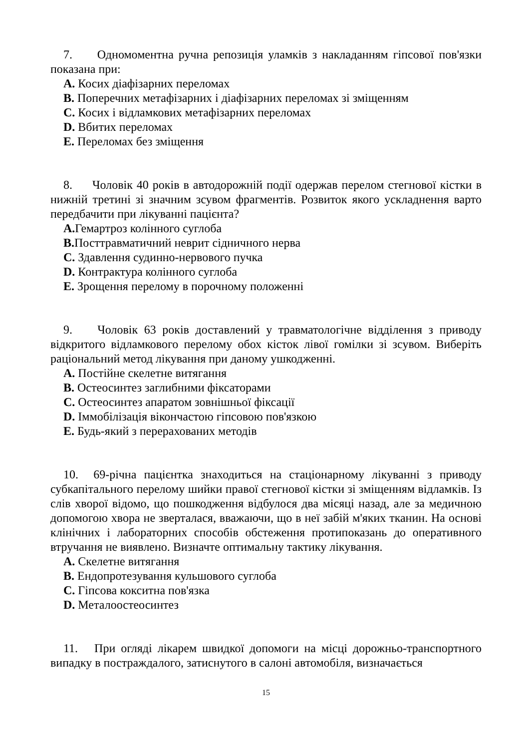7. Одномоментна ручна репозиція уламків з накладанням гіпсової пов'язки показана при:
A. Косих діафізарних переломах
B. Поперечних метафізарних і діафізарних переломах зі зміщенням
C. Косих і відламкових метафізарних переломах
D. Вбитих переломах
E. Переломах без зміщення
8. Чоловік 40 років в автодорожній події одержав перелом стегнової кістки в нижній третині зі значним зсувом фрагментів. Розвиток якого ускладнення варто передбачити при лікуванні пацієнта?
A. Гемартроз колінного суглоба
B. Посттравматичний неврит сідничного нерва
C. Здавлення судинно-нервового пучка
D. Контрактура колінного суглоба
E. Зрощення перелому в порочному положенні
9. Чоловік 63 років доставлений у травматологічне відділення з приводу відкритого відламкового перелому обох кісток лівої гомілки зі зсувом. Виберіть раціональний метод лікування при даному ушкодженні.
A. Постійне скелетне витягання
B. Остеосинтез заглибними фіксаторами
C. Остеосинтез апаратом зовнішньої фіксації
D. Іммобілізація вікончастою гіпсовою пов'язкою
E. Будь-який з перерахованих методів
10. 69-річна пацієнтка знаходиться на стаціонарному лікуванні з приводу субкапітального перелому шийки правої стегнової кістки зі зміщенням відламків. Із слів хворої відомо, що пошкодження відбулося два місяці назад, але за медичною допомогою хвора не зверталася, вважаючи, що в неї забій м'яких тканин. На основі клінічних і лабораторних способів обстеження протипоказань до оперативного втручання не виявлено. Визначте оптимальну тактику лікування.
A. Скелетне витягання
B. Ендопротезування кульшового суглоба
C. Гіпсова кокситна пов'язка
D. Металоостеосинтез
11. При огляді лікарем швидкої допомоги на місці дорожньо-транспортного випадку в постраждалого, затиснутого в салоні автомобіля, визначається
15